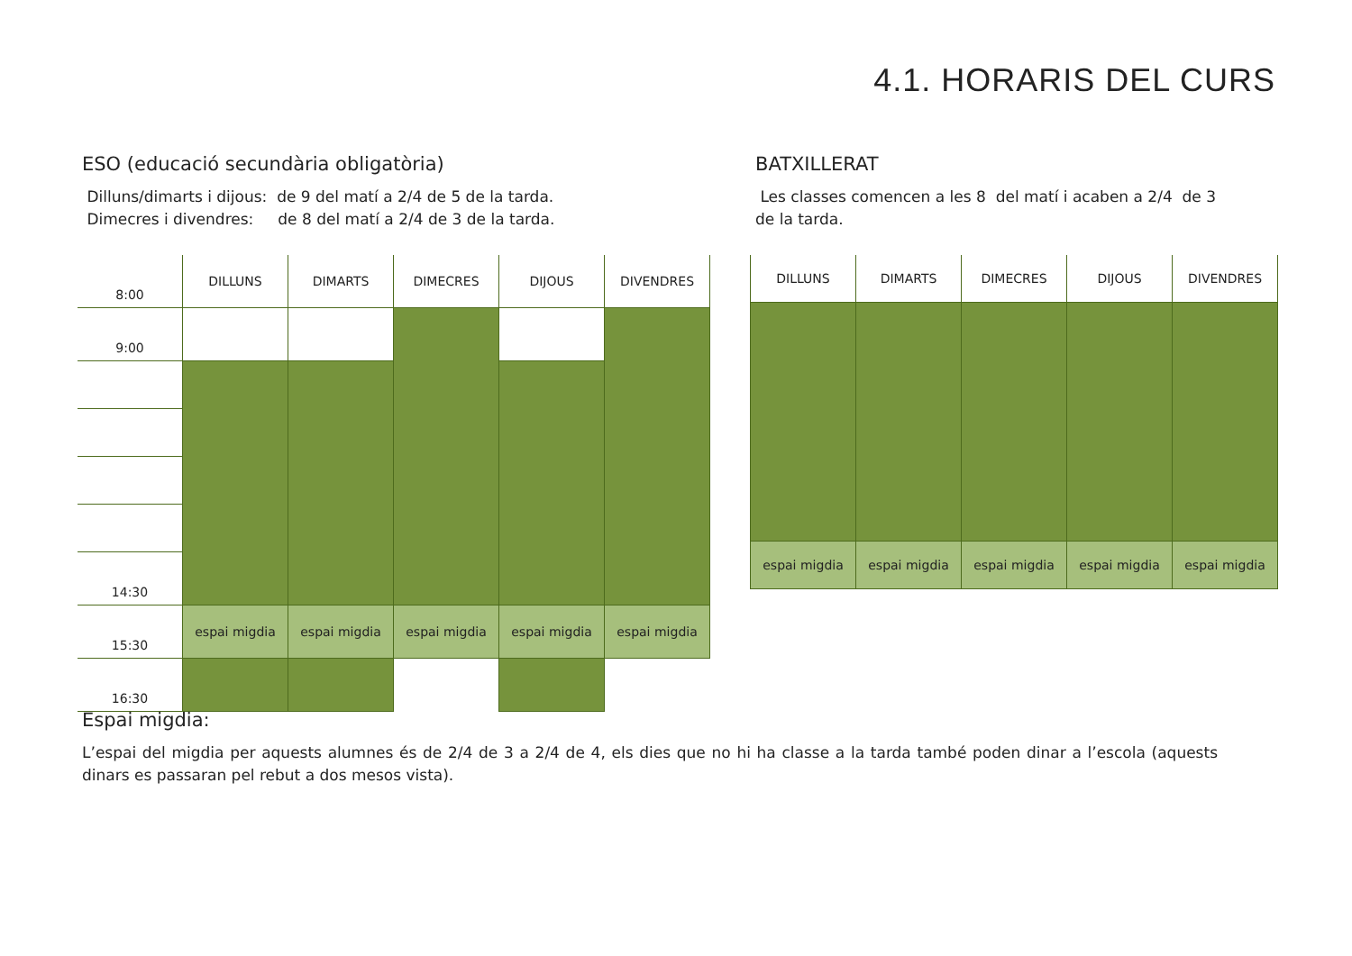4.1. HORARIS DEL CURS
ESO (educació secundària obligatòria)
Dilluns/dimarts i dijous: de 9 del matí a 2/4 de 5 de la tarda.
Dimecres i divendres: de 8 del matí a 2/4 de 3 de la tarda.
BATXILLERAT
Les classes comencen a les 8 del matí i acaben a 2/4 de 3 de la tarda.
| 8:00 | DILLUNS | DIMARTS | DIMECRES | DIJOUS | DIVENDRES |
| 9:00 | | | | | |
| 14:30 | | | | | |
| 15:30 | espai migdia | espai migdia | espai migdia | espai migdia | espai migdia |
| 16:30 | | | | | |
| DILLUNS | DIMARTS | DIMECRES | DIJOUS | DIVENDRES |
| espai migdia | espai migdia | espai migdia | espai migdia | espai migdia |
Espai migdia:
L’espai del migdia per aquests alumnes és de 2/4 de 3 a 2/4 de 4, els dies que no hi ha classe a la tarda també poden dinar a l’escola (aquests dinars es passaran pel rebut a dos mesos vista).